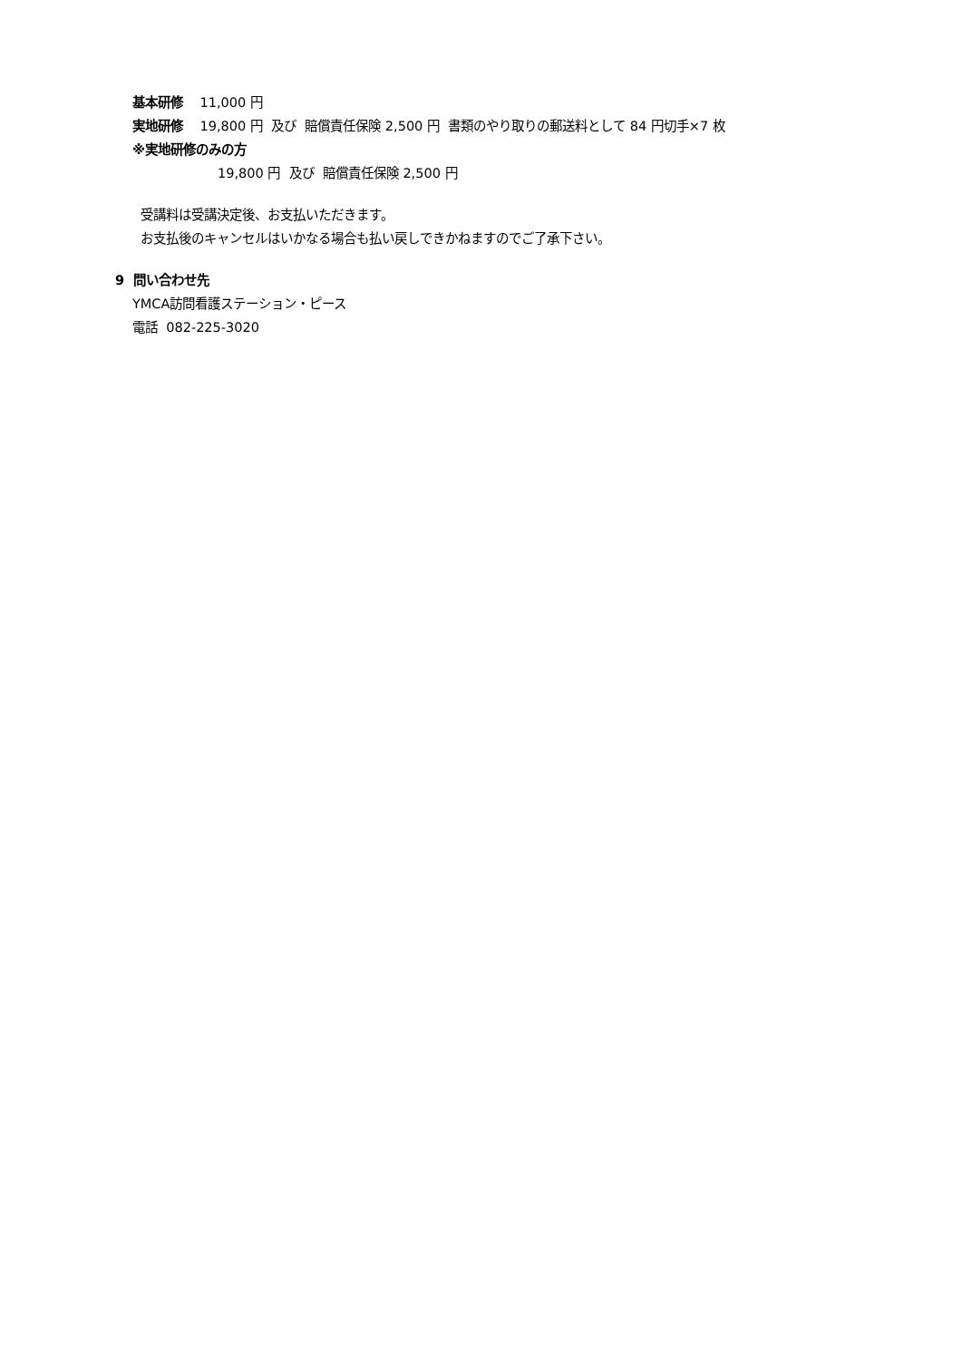基本研修 11,000 円
実地研修 19,800 円 及び 賠償責任保険 2,500 円 書類のやり取りの郵送料として 84 円切手×7 枚
※実地研修のみの方
19,800 円 及び 賠償責任保険 2,500 円
受講料は受講決定後、お支払いただきます。
お支払後のキャンセルはいかなる場合も払い戻しできかねますのでご了承下さい。
9 問い合わせ先
YMCA訪問看護ステーション・ピース
電話 082-225-3020